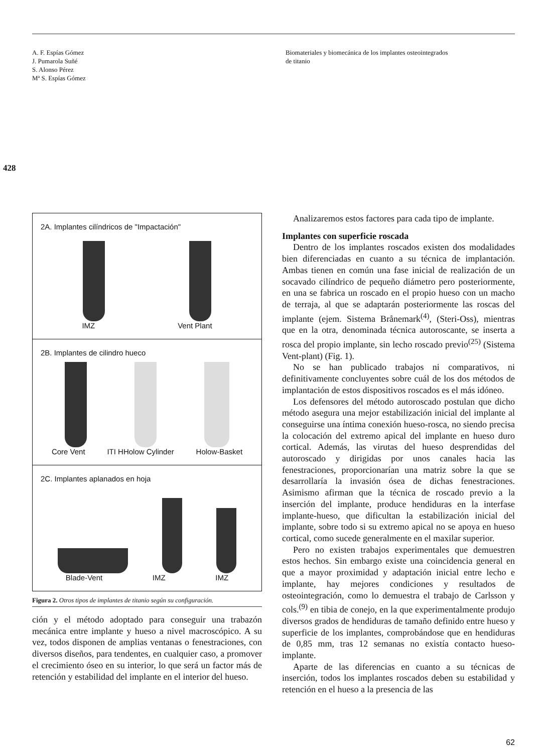A. F. Espías Gómez
J. Pumarola Suñé
S. Alonso Pérez
Mª S. Espías Gómez
Biomateriales y biomecánica de los implantes osteointegrados
de titanio
428
2A. Implantes cilíndricos de "Impactación"
IMZ Vent Plant
2B. Implantes de cilindro hueco
Core Vent ITI HHolow Cylinder Holow-Basket
2C. Implantes aplanados en hoja
Blade-Vent IMZ IMZ
Figura 2. Otros tipos de implantes de titanio según su configuración.
ción y el método adoptado para conseguir una trabazón mecánica entre implante y hueso a nivel macroscópico. A su vez, todos disponen de amplias ventanas o fenestraciones, con diversos diseños, para tendentes, en cualquier caso, a promover el crecimiento óseo en su interior, lo que será un factor más de retención y estabilidad del implante en el interior del hueso.
Analizaremos estos factores para cada tipo de implante.
Implantes con superficie roscada
Dentro de los implantes roscados existen dos modalidades bien diferenciadas en cuanto a su técnica de implantación. Ambas tienen en común una fase inicial de realización de un socavado cilíndrico de pequeño diámetro pero posteriormente, en una se fabrica un roscado en el propio hueso con un macho de terraja, al que se adaptarán posteriormente las roscas del implante (ejem. Sistema Brånemark<sup>(4)</sup>, (Steri-Oss), mientras que en la otra, denominada técnica autoroscante, se inserta a rosca del propio implante, sin lecho roscado previo<sup>(25)</sup> (Sistema Vent-plant) (Fig. 1).
No se han publicado trabajos ni comparativos, ni definitivamente concluyentes sobre cuál de los dos métodos de implantación de estos dispositivos roscados es el más idóneo.
Los defensores del método autoroscado postulan que dicho método asegura una mejor estabilización inicial del implante al conseguirse una íntima conexión hueso-rosca, no siendo precisa la colocación del extremo apical del implante en hueso duro cortical. Además, las virutas del hueso desprendidas del autoroscado y dirigidas por unos canales hacia las fenestraciones, proporcionarían una matriz sobre la que se desarrollaría la invasión ósea de dichas fenestraciones. Asimismo afirman que la técnica de roscado previo a la inserción del implante, produce hendiduras en la interfase implante-hueso, que dificultan la estabilización inicial del implante, sobre todo si su extremo apical no se apoya en hueso cortical, como sucede generalmente en el maxilar superior.
Pero no existen trabajos experimentales que demuestren estos hechos. Sin embargo existe una coincidencia general en que a mayor proximidad y adaptación inicial entre lecho e implante, hay mejores condiciones y resultados de osteointegración, como lo demuestra el trabajo de Carlsson y cols.<sup>(9)</sup> en tibia de conejo, en la que experimentalmente produjo diversos grados de hendiduras de tamaño definido entre hueso y superficie de los implantes, comprobándose que en hendiduras de 0,85 mm, tras 12 semanas no existía contacto hueso-implante.
Aparte de las diferencias en cuanto a su técnicas de inserción, todos los implantes roscados deben su estabilidad y retención en el hueso a la presencia de las
62